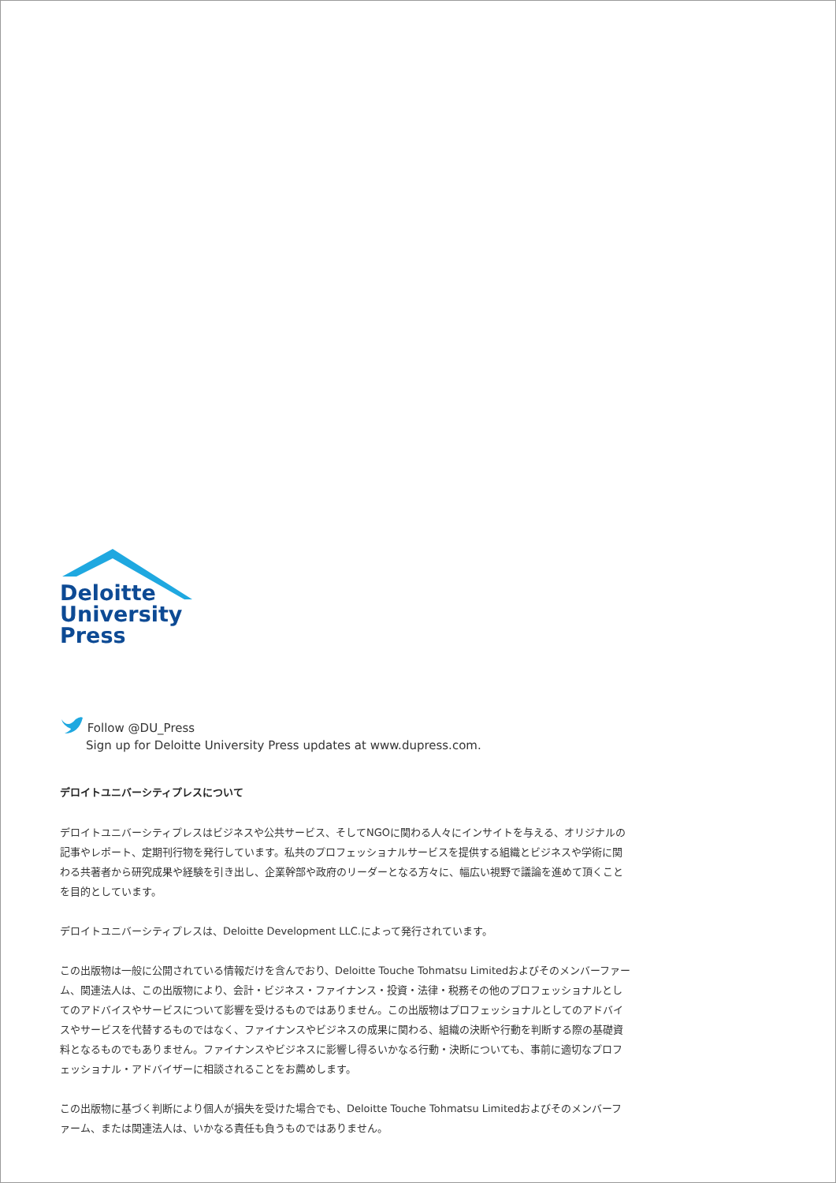Deloitte
University
Press
Follow @DU_Press
Sign up for Deloitte University Press updates at www.dupress.com.
デロイトユニバーシティプレスについて
デロイトユニバーシティプレスはビジネスや公共サービス、そしてNGOに関わる人々にインサイトを与える、オリジナルの記事やレポート、定期刊行物を発行しています。私共のプロフェッショナルサービスを提供する組織とビジネスや学術に関わる共著者から研究成果や経験を引き出し、企業幹部や政府のリーダーとなる方々に、幅広い視野で議論を進めて頂くことを目的としています。
デロイトユニバーシティプレスは、Deloitte Development LLC.によって発行されています。
この出版物は一般に公開されている情報だけを含んでおり、Deloitte Touche Tohmatsu Limitedおよびそのメンバーファーム、関連法人は、この出版物により、会計・ビジネス・ファイナンス・投資・法律・税務その他のプロフェッショナルとしてのアドバイスやサービスについて影響を受けるものではありません。この出版物はプロフェッショナルとしてのアドバイスやサービスを代替するものではなく、ファイナンスやビジネスの成果に関わる、組織の決断や行動を判断する際の基礎資料となるものでもありません。ファイナンスやビジネスに影響し得るいかなる行動・決断についても、事前に適切なプロフェッショナル・アドバイザーに相談されることをお薦めします。
この出版物に基づく判断により個人が損失を受けた場合でも、Deloitte Touche Tohmatsu Limitedおよびそのメンバーファーム、または関連法人は、いかなる責任も負うものではありません。